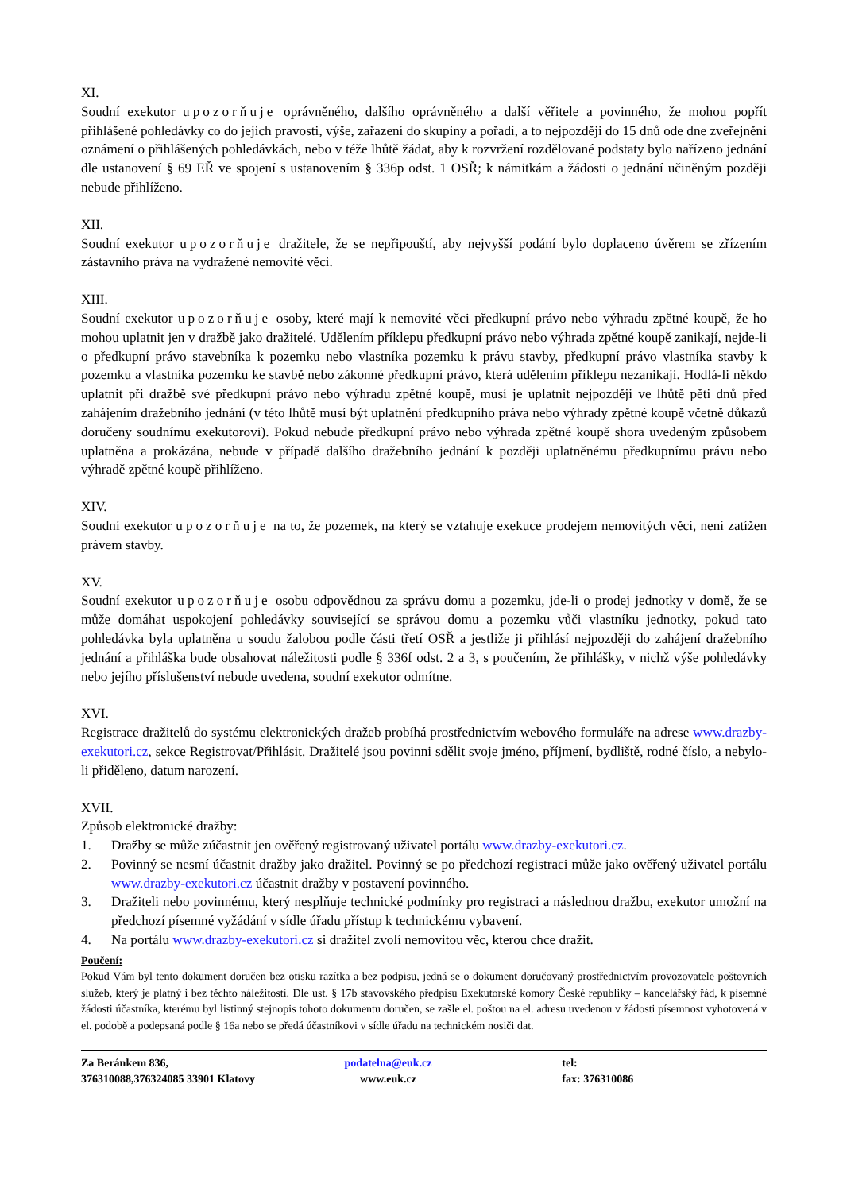XI.
Soudní exekutor upozorňuje oprávněného, dalšího oprávněného a další věřitele a povinného, že mohou popřít přihlášené pohledávky co do jejich pravosti, výše, zařazení do skupiny a pořadí, a to nejpozději do 15 dnů ode dne zveřejnění oznámení o přihlášených pohledávkách, nebo v téže lhůtě žádat, aby k rozvržení rozdělované podstaty bylo nařízeno jednání dle ustanovení § 69 EŘ ve spojení s ustanovením § 336p odst. 1 OSŘ; k námitkám a žádosti o jednání učiněným později nebude přihlíženo.
XII.
Soudní exekutor upozorňuje dražitele, že se nepřipouští, aby nejvyšší podání bylo doplaceno úvěrem se zřízením zástavního práva na vydražené nemovité věci.
XIII.
Soudní exekutor upozorňuje osoby, které mají k nemovité věci předkupní právo nebo výhradu zpětné koupě, že ho mohou uplatnit jen v dražbě jako dražitelé. Udělením příklepu předkupní právo nebo výhrada zpětné koupě zanikají, nejde-li o předkupní právo stavebníka k pozemku nebo vlastníka pozemku k právu stavby, předkupní právo vlastníka stavby k pozemku a vlastníka pozemku ke stavbě nebo zákonné předkupní právo, která udělením příklepu nezanikají. Hodlá-li někdo uplatnit při dražbě své předkupní právo nebo výhradu zpětné koupě, musí je uplatnit nejpozději ve lhůtě pěti dnů před zahájením dražebního jednání (v této lhůtě musí být uplatnění předkupního práva nebo výhrady zpětné koupě včetně důkazů doručeny soudnímu exekutorovi). Pokud nebude předkupní právo nebo výhrada zpětné koupě shora uvedeným způsobem uplatněna a prokázána, nebude v případě dalšího dražebního jednání k později uplatněnému předkupnímu právu nebo výhradě zpětné koupě přihlíženo.
XIV.
Soudní exekutor upozorňuje na to, že pozemek, na který se vztahuje exekuce prodejem nemovitých věcí, není zatížen právem stavby.
XV.
Soudní exekutor upozorňuje osobu odpovědnou za správu domu a pozemku, jde-li o prodej jednotky v domě, že se může domáhat uspokojení pohledávky související se správou domu a pozemku vůči vlastníku jednotky, pokud tato pohledávka byla uplatněna u soudu žalobou podle části třetí OSŘ a jestliže ji přihlásí nejpozději do zahájení dražebního jednání a přihláška bude obsahovat náležitosti podle § 336f odst. 2 a 3, s poučením, že přihlášky, v nichž výše pohledávky nebo jejího příslušenství nebude uvedena, soudní exekutor odmítne.
XVI.
Registrace dražitelů do systému elektronických dražeb probíhá prostřednictvím webového formuláře na adrese www.drazby-exekutori.cz, sekce Registrovat/Přihlásit. Dražitelé jsou povinni sdělit svoje jméno, příjmení, bydliště, rodné číslo, a nebylo-li přiděleno, datum narození.
XVII.
Způsob elektronické dražby:
1. Dražby se může zúčastnit jen ověřený registrovaný uživatel portálu www.drazby-exekutori.cz.
2. Povinný se nesmí účastnit dražby jako dražitel. Povinný se po předchozí registraci může jako ověřený uživatel portálu www.drazby-exekutori.cz účastnit dražby v postavení povinného.
3. Dražiteli nebo povinnému, který nesplňuje technické podmínky pro registraci a následnou dražbu, exekutor umožní na předchozí písemné vyžádání v sídle úřadu přístup k technickému vybavení.
4. Na portálu www.drazby-exekutori.cz si dražitel zvolí nemovitou věc, kterou chce dražit.
Poučení:
Pokud Vám byl tento dokument doručen bez otisku razítka a bez podpisu, jedná se o dokument doručovaný prostřednictvím provozovatele poštovních služeb, který je platný i bez těchto náležitostí. Dle ust. § 17b stavovského předpisu Exekutorské komory České republiky – kancelářský řád, k písemné žádosti účastníka, kterému byl listinný stejnopis tohoto dokumentu doručen, se zašle el. poštou na el. adresu uvedenou v žádosti písemnost vyhotovená v el. podobě a podepsaná podle § 16a nebo se předá účastníkovi v sídle úřadu na technickém nosiči dat.
Za Beránkem 836,
376310088,376324085 33901 Klatovy
podatelna@euk.cz
www.euk.cz
tel:
fax: 376310086